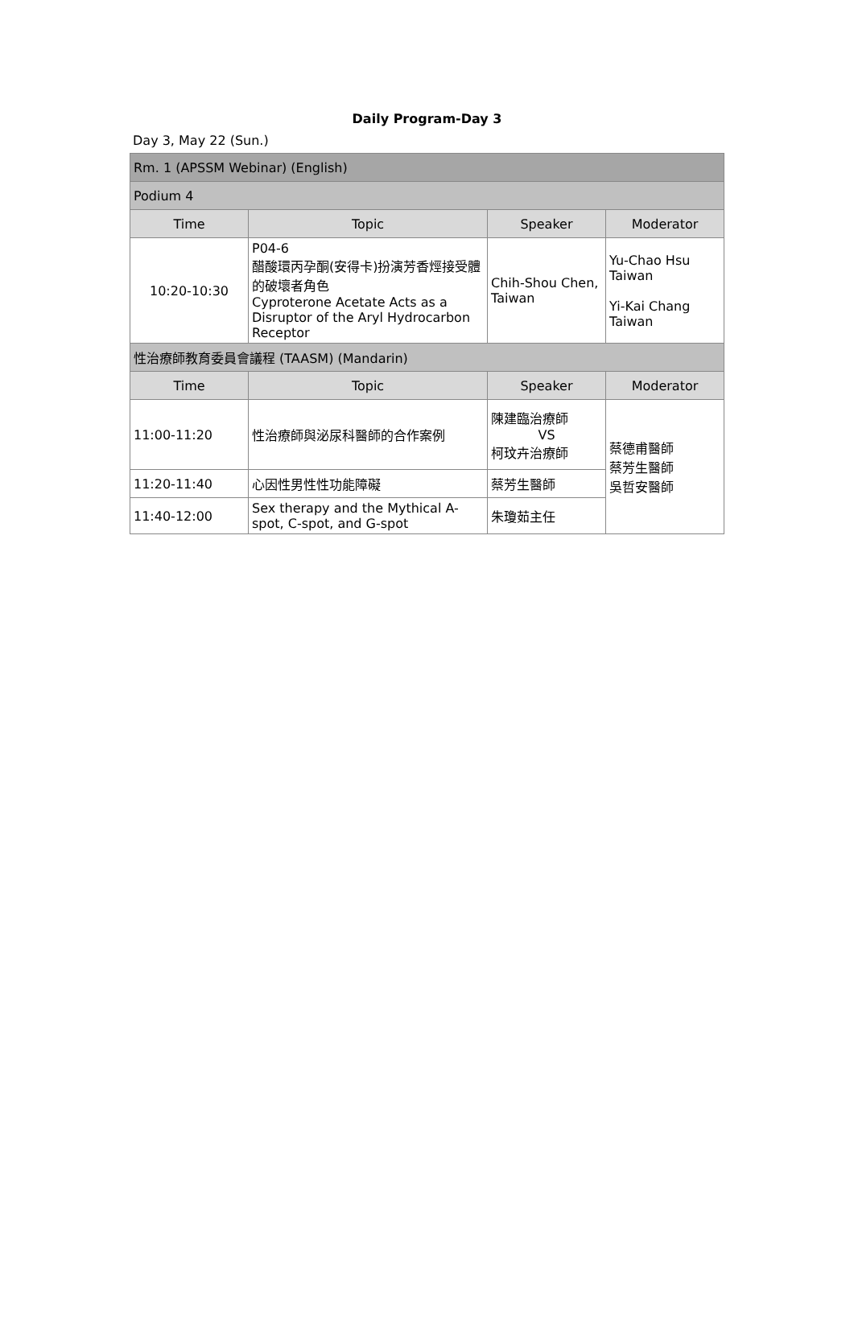Daily Program-Day 3
Day 3, May 22 (Sun.)
| Rm. 1 (APSSM Webinar) (English) | | | |
| Podium 4 | | | |
| Time | Topic | Speaker | Moderator |
| 10:20-10:30 | P04-6 醋酸環丙孕酮(安得卡)扮演芳香烴接受體的破壞者角色 Cyproterone Acetate Acts as a Disruptor of the Aryl Hydrocarbon Receptor | Chih-Shou Chen, Taiwan | Yu-Chao Hsu Taiwan Yi-Kai Chang Taiwan |
| 性治療師教育委員會議程 (TAASM) (Mandarin) | | | |
| Time | Topic | Speaker | Moderator |
| 11:00-11:20 | 性治療師與泌尿科醫師的合作案例 | 陳建臨治療師 VS 柯玟卉治療師 | 蔡德甫醫師 蔡芳生醫師 吳哲安醫師 |
| 11:20-11:40 | 心因性男性性功能障礙 | 蔡芳生醫師 | |
| 11:40-12:00 | Sex therapy and the Mythical A-spot, C-spot, and G-spot | 朱瓊茹主任 | |